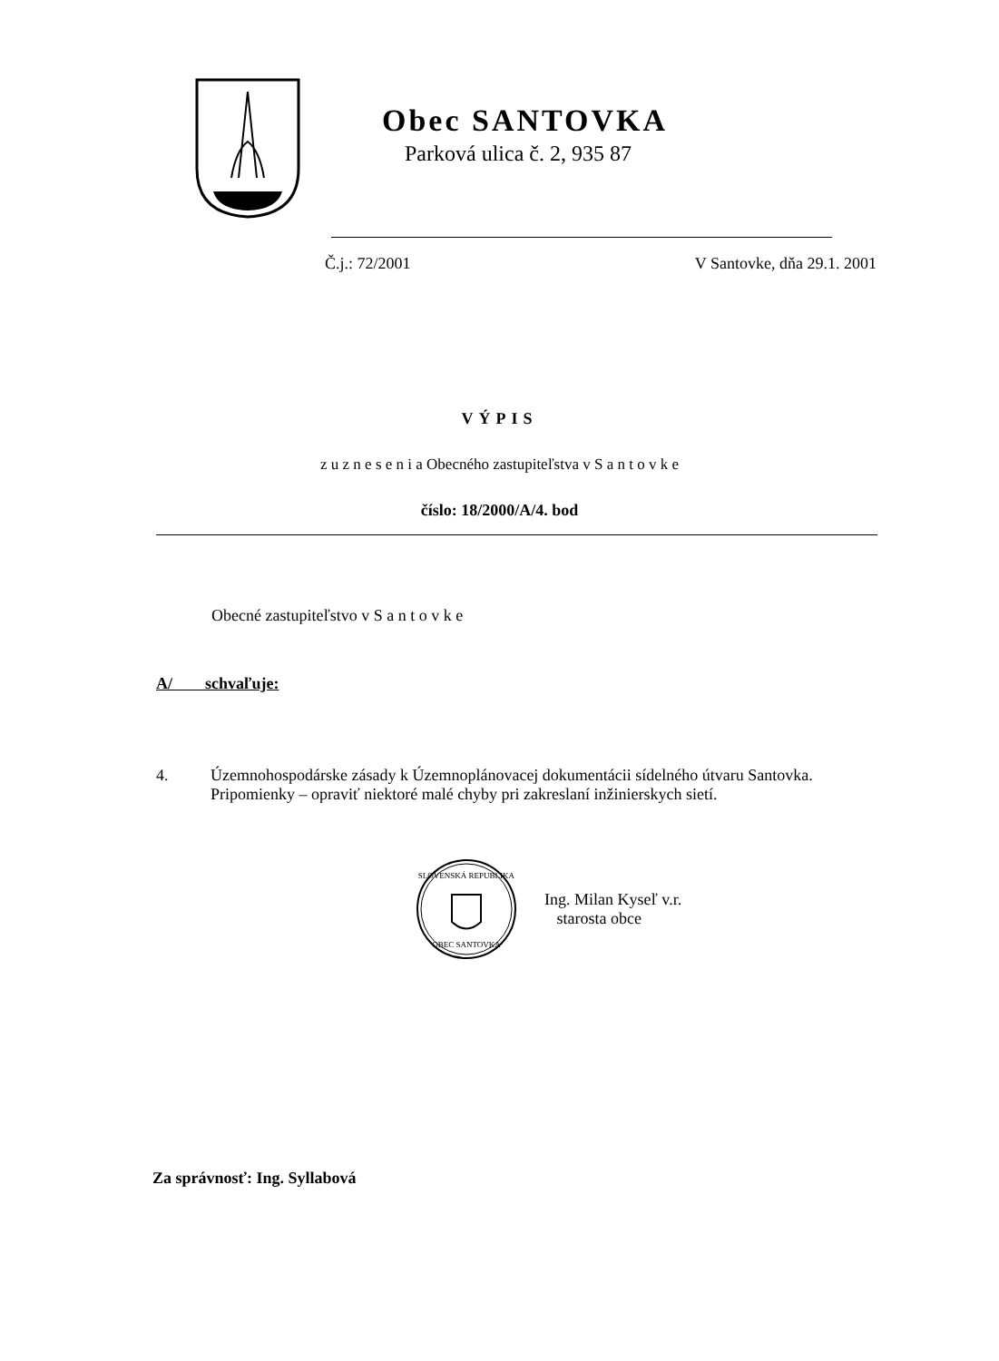Obec SANTOVKA
Parková ulica č. 2, 935 87
Č.j.: 72/2001 V Santovke, dňa 29.1. 2001
VÝPIS
z u z n e s e n i a Obecného zastupiteľstva v S a n t o v k e
číslo: 18/2000/A/4. bod
Obecné zastupiteľstvo v S a n t o v k e
A/ schvaľuje:
4. Územnohospodárske zásady k Územnoplánovacej dokumentácii sídelného útvaru Santovka.
Pripomienky – opraviť niektoré malé chyby pri zakreslaní inžinierskych sietí.
SLOVENSKÁ REPUBLIKA
OBEC SANTOVKA
Ing. Milan Kyseľ v.r.
starosta obce
Za správnosť: Ing. Syllabová